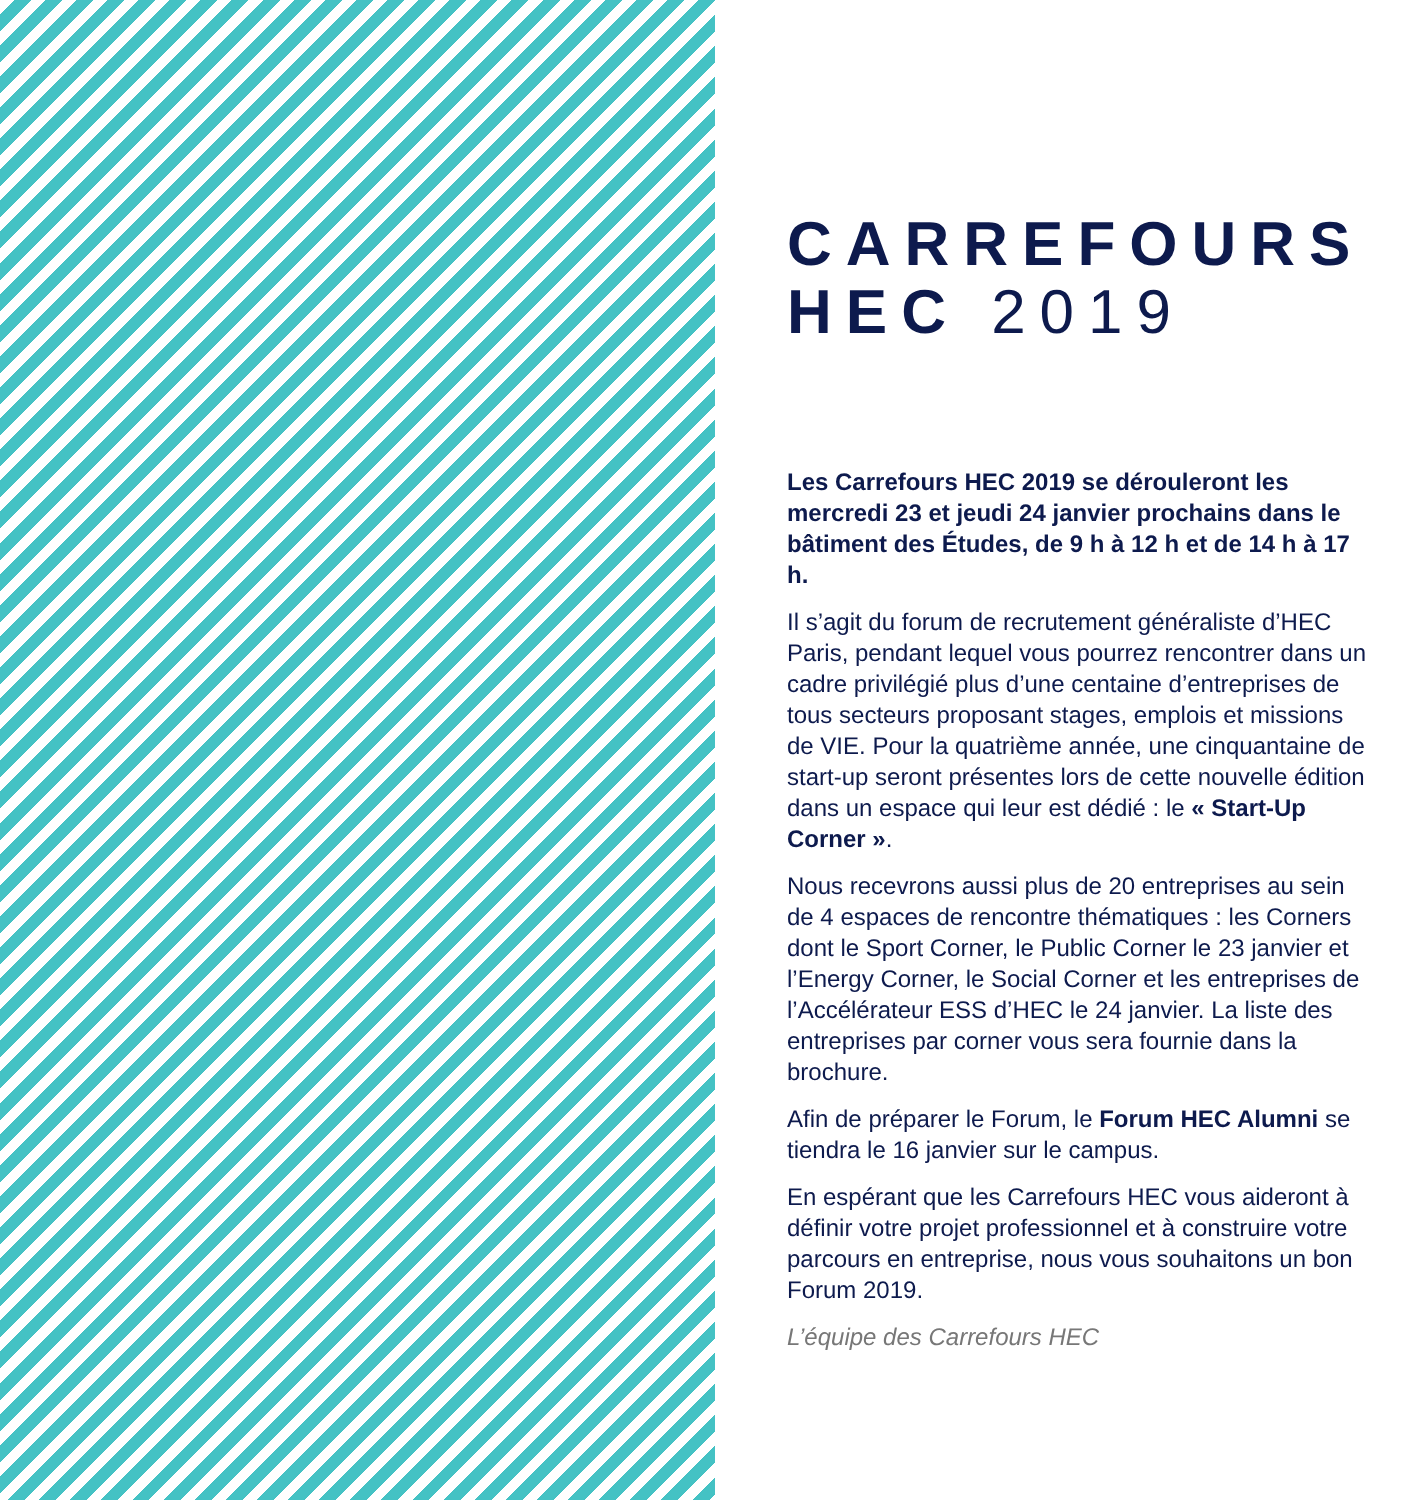CARREFOURS
HEC 2019
Les Carrefours HEC 2019 se dérouleront les mercredi 23 et jeudi 24 janvier prochains dans le bâtiment des Études, de 9 h à 12 h et de 14 h à 17 h.
Il s’agit du forum de recrutement généraliste d’HEC Paris, pendant lequel vous pourrez rencontrer dans un cadre privilégié plus d’une centaine d’entreprises de tous secteurs proposant stages, emplois et missions de VIE. Pour la quatrième année, une cinquantaine de start-up seront présentes lors de cette nouvelle édition dans un espace qui leur est dédié : le « Start-Up Corner ».
Nous recevrons aussi plus de 20 entreprises au sein de 4 espaces de rencontre thématiques : les Corners dont le Sport Corner, le Public Corner le 23 janvier et l’Energy Corner, le Social Corner et les entreprises de l’Accélérateur ESS d’HEC le 24 janvier. La liste des entreprises par corner vous sera fournie dans la brochure.
Afin de préparer le Forum, le Forum HEC Alumni se tiendra le 16 janvier sur le campus.
En espérant que les Carrefours HEC vous aideront à définir votre projet professionnel et à construire votre parcours en entreprise, nous vous souhaitons un bon Forum 2019.
L’équipe des Carrefours HEC